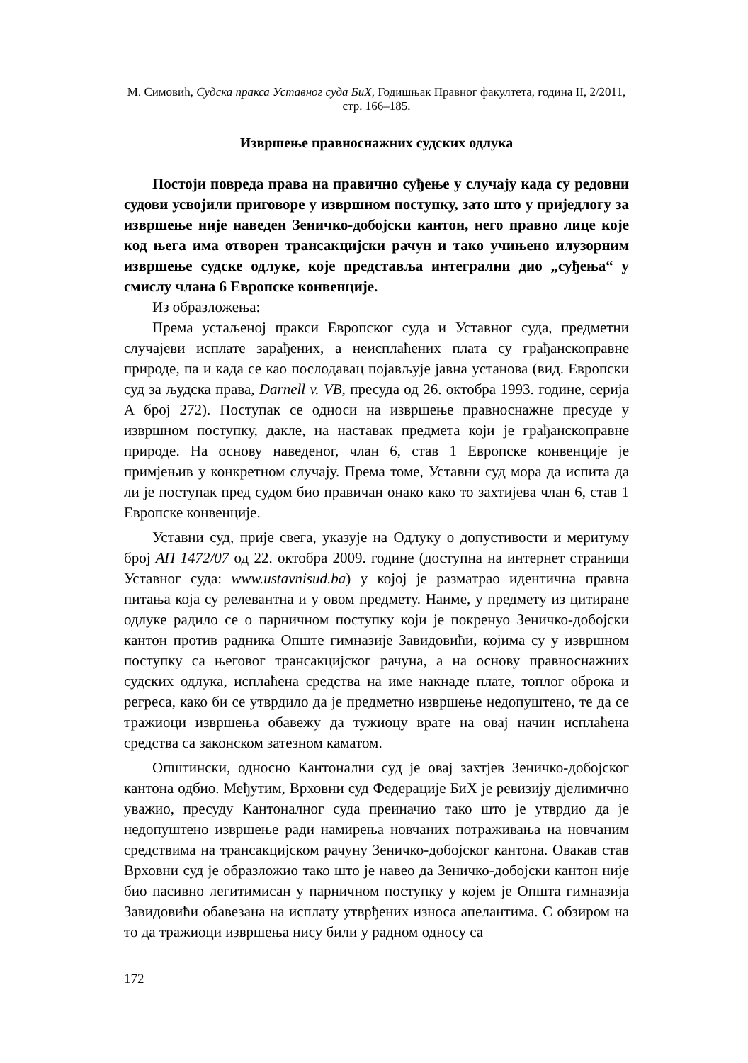М. Симовић, Судска пракса Уставног суда БиХ, Годишњак Правног факултета, година II, 2/2011, стр. 166–185.
Извршење правноснажних судских одлука
Постоји повреда права на правично суђење у случају када су редовни судови усвојили приговоре у извршном поступку, зато што у приједлогу за извршење није наведен Зеничко-добојски кантон, него правно лице које код њега има отворен трансакцијски рачун и тако учињено илузорним извршење судске одлуке, које представља интегрални дио „суђења“ у смислу члана 6 Европске конвенције.
Из образложења:
Према устаљеној пракси Европског суда и Уставног суда, предметни случајеви исплате зарађених, а неисплаћених плата су грађанскоправне природе, па и када се као послодавац појављује јавна установа (вид. Европски суд за људска права, Darnell v. VB, пресуда од 26. октобра 1993. године, серија А број 272). Поступак се односи на извршење правноснажне пресуде у извршном поступку, дакле, на наставак предмета који је грађанскоправне природе. На основу наведеног, члан 6, став 1 Европске конвенције је примјењив у конкретном случају. Према томе, Уставни суд мора да испита да ли је поступак пред судом био правичан онако како то захтијева члан 6, став 1 Европске конвенције.
Уставни суд, прије свега, указује на Одлуку о допустивости и меритуму број АП 1472/07 од 22. октобра 2009. године (доступна на интернет страници Уставног суда: www.ustavnisud.ba) у којој је разматрао идентична правна питања која су релевантна и у овом предмету. Наиме, у предмету из цитиране одлуке радило се о парничном поступку који је покренуо Зеничко-добојски кантон против радника Опште гимназије Завидовићи, којима су у извршном поступку са његовог трансакцијског рачуна, а на основу правноснажних судских одлука, исплаћена средства на име накнаде плате, топлог оброка и регреса, како би се утврдило да је предметно извршење недопуштено, те да се тражиоци извршења обавежу да тужиоцу врате на овај начин исплаћена средства са законском затезном каматом.
Општински, односно Кантонални суд је овај захтјев Зеничко-добојског кантона одбио. Међутим, Врховни суд Федерације БиХ је ревизију дјелимично уважио, пресуду Кантоналног суда преиначио тако што је утврдио да је недопуштено извршење ради намирења новчаних потраживања на новчаним средствима на трансакцијском рачуну Зеничко-добојског кантона. Овакав став Врховни суд је образложио тако што је навео да Зеничко-добојски кантон није био пасивно легитимисан у парничном поступку у којем је Општа гимназија Завидовићи обавезана на исплату утврђених износа апелантима. С обзиром на то да тражиоци извршења нису били у радном односу са
172